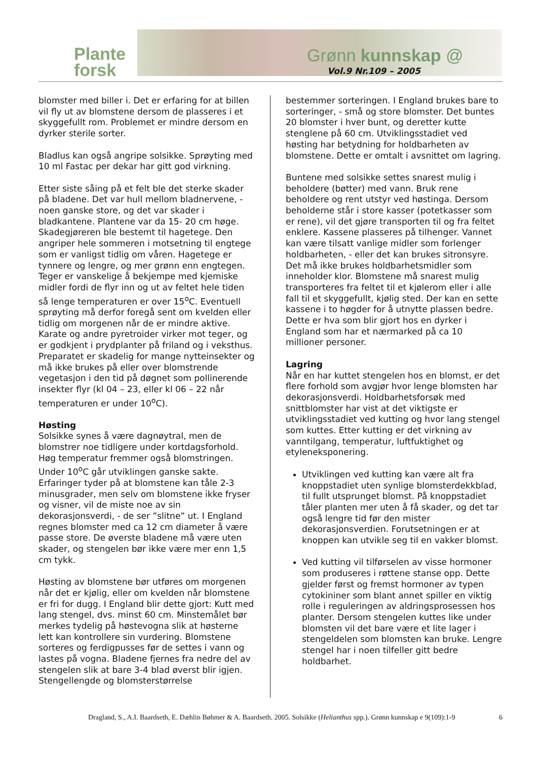Plante
forsk
Grønn kunnskap @
Vol.9 Nr.109 – 2005
blomster med biller i. Det er erfaring for at billen vil fly ut av blomstene dersom de plasseres i et skyggefullt rom. Problemet er mindre dersom en dyrker sterile sorter.
Bladlus kan også angripe solsikke. Sprøyting med 10 ml Fastac per dekar har gitt god virkning.
Etter siste såing på et felt ble det sterke skader på bladene. Det var hull mellom bladnervene, - noen ganske store, og det var skader i bladkantene. Plantene var da 15- 20 cm høge. Skadegjøreren ble bestemt til hagetege. Den angriper hele sommeren i motsetning til engtege som er vanligst tidlig om våren. Hagetege er tynnere og lengre, og mer grønn enn engtegen.
Teger er vanskelige å bekjempe med kjemiske midler fordi de flyr inn og ut av feltet hele tiden så lenge temperaturen er over 15<sup>o</sup>C. Eventuell sprøyting må derfor foregå sent om kvelden eller tidlig om morgenen når de er mindre aktive. Karate og andre pyretroider virker mot teger, og er godkjent i prydplanter på friland og i veksthus. Preparatet er skadelig for mange nytteinsekter og må ikke brukes på eller over blomstrende vegetasjon i den tid på døgnet som pollinerende insekter flyr (kl 04 – 23, eller kl 06 – 22 når temperaturen er under 10<sup>o</sup>C).
Høsting
Solsikke synes å være dagnøytral, men de blomstrer noe tidligere under kortdagsforhold. Høg temperatur fremmer også blomstringen. Under 10<sup>o</sup>C går utviklingen ganske sakte. Erfaringer tyder på at blomstene kan tåle 2-3 minusgrader, men selv om blomstene ikke fryser og visner, vil de miste noe av sin dekorasjonsverdi, - de ser ”slitne” ut. I England regnes blomster med ca 12 cm diameter å være passe store. De øverste bladene må være uten skader, og stengelen bør ikke være mer enn 1,5 cm tykk.
Høsting av blomstene bør utføres om morgenen når det er kjølig, eller om kvelden når blomstene er fri for dugg. I England blir dette gjort: Kutt med lang stengel, dvs. minst 60 cm. Minstemålet bør merkes tydelig på høstevogna slik at høsterne lett kan kontrollere sin vurdering. Blomstene sorteres og ferdigpusses før de settes i vann og lastes på vogna. Bladene fjernes fra nedre del av stengelen slik at bare 3-4 blad øverst blir igjen. Stengellengde og blomsterstørrelse
bestemmer sorteringen. I England brukes bare to sorteringer, - små og store blomster. Det buntes 20 blomster i hver bunt, og deretter kutte stenglene på 60 cm. Utviklingsstadiet ved høsting har betydning for holdbarheten av blomstene. Dette er omtalt i avsnittet om lagring.
Buntene med solsikke settes snarest mulig i beholdere (bøtter) med vann. Bruk rene beholdere og rent utstyr ved høstinga. Dersom beholderne står i store kasser (potetkasser som er rene), vil det gjøre transporten til og fra feltet enklere. Kassene plasseres på tilhenger. Vannet kan være tilsatt vanlige midler som forlenger holdbarheten, - eller det kan brukes sitronsyre. Det må ikke brukes holdbarhetsmidler som inneholder klor. Blomstene må snarest mulig transporteres fra feltet til et kjølerom eller i alle fall til et skyggefullt, kjølig sted. Der kan en sette kassene i to høgder for å utnytte plassen bedre. Dette er hva som blir gjort hos en dyrker i England som har et nærmarked på ca 10 millioner personer.
Lagring
Når en har kuttet stengelen hos en blomst, er det flere forhold som avgjør hvor lenge blomsten har dekorasjonsverdi. Holdbarhetsforsøk med snittblomster har vist at det viktigste er utviklingsstadiet ved kutting og hvor lang stengel som kuttes. Etter kutting er det virkning av vanntilgang, temperatur, luftfuktighet og etyleneksponering.
Utviklingen ved kutting kan være alt fra knoppstadiet uten synlige blomsterdekkblad, til fullt utsprunget blomst. På knoppstadiet tåler planten mer uten å få skader, og det tar også lengre tid før den mister dekorasjonsverdien. Forutsetningen er at knoppen kan utvikle seg til en vakker blomst.
Ved kutting vil tilførselen av visse hormoner som produseres i røttene stanse opp. Dette gjelder først og fremst hormoner av typen cytokininer som blant annet spiller en viktig rolle i reguleringen av aldringsprosessen hos planter. Dersom stengelen kuttes like under blomsten vil det bare være et lite lager i stengeldelen som blomsten kan bruke. Lengre stengel har i noen tilfeller gitt bedre holdbarhet.
Dragland, S., A.I. Baardseth, E. Dæhlin Bøhmer & A. Baardseth. 2005. Solsikke (Helianthus spp.). Grønn kunnskap e 9(109):1-9 6